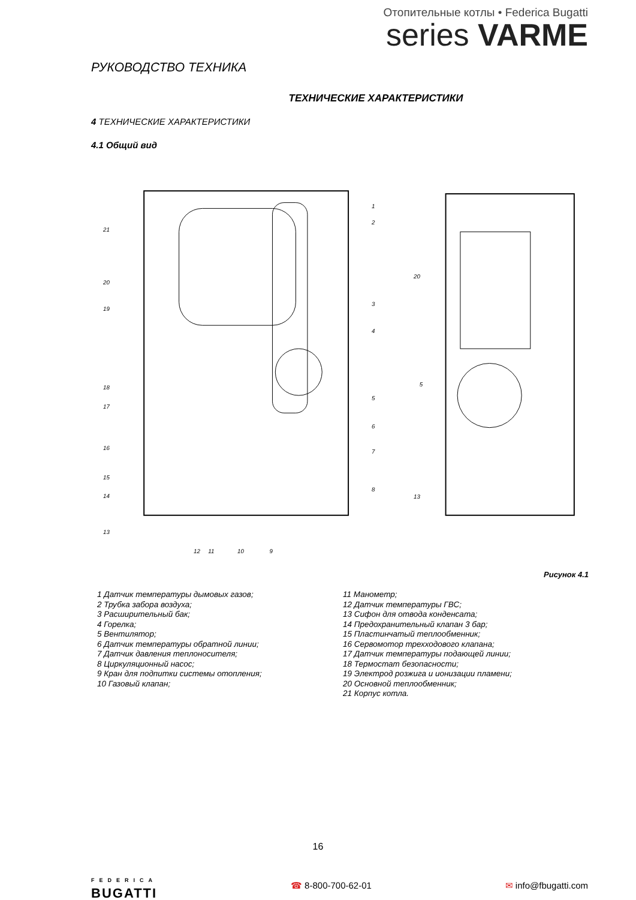Отопительные котлы • Federica Bugatti
series VARME
РУКОВОДСТВО ТЕХНИКА
ТЕХНИЧЕСКИЕ ХАРАКТЕРИСТИКИ
4 ТЕХНИЧЕСКИЕ ХАРАКТЕРИСТИКИ
4.1 Общий вид
21
20
19
18
17
16
15
14
13
12
11
10
9
1
2
3
4
5
6
7
8
20
5
13
Рисунок 4.1
1 Датчик температуры дымовых газов;
2 Трубка забора воздуха;
3 Расширительный бак;
4 Горелка;
5 Вентилятор;
6 Датчик температуры обратной линии;
7 Датчик давления теплоносителя;
8 Циркуляционный насос;
9 Кран для подпитки системы отопления;
10 Газовый клапан;
11 Манометр;
12 Датчик температуры ГВС;
13 Сифон для отвода конденсата;
14 Предохранительный клапан 3 бар;
15 Пластинчатый теплообменник;
16 Сервомотор трехходового клапана;
17 Датчик температуры подающей линии;
18 Термостат безопасности;
19 Электрод розжига и ионизации пламени;
20 Основной теплообменник;
21 Корпус котла.
16
FEDERICA
BUGATTI
☎ 8-800-700-62-01 ✉ info@fbugatti.com